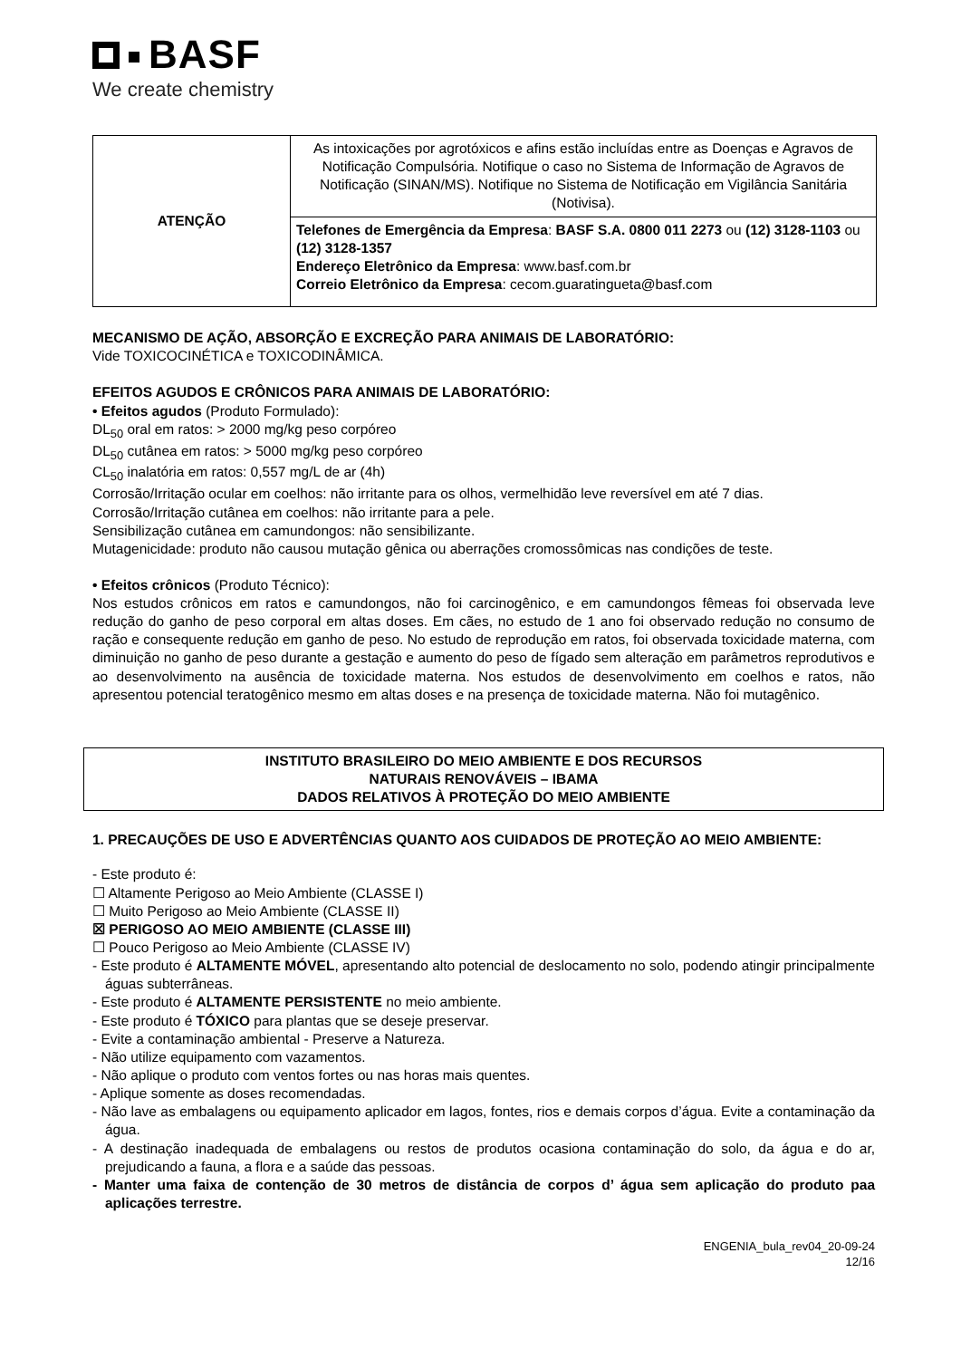BASF
We create chemistry
| ATENÇÃO | As intoxicações por agrotóxicos e afins estão incluídas entre as Doenças e Agravos de Notificação Compulsória. Notifique o caso no Sistema de Informação de Agravos de Notificação (SINAN/MS). Notifique no Sistema de Notificação em Vigilância Sanitária (Notivisa). |
| | Telefones de Emergência da Empresa : BASF S.A. 0800 011 2273 ou (12) 3128-1103 ou (12) 3128-1357 Endereço Eletrônico da Empresa : www.basf.com.br Correio Eletrônico da Empresa : cecom.guaratingueta@basf.com |
MECANISMO DE AÇÃO, ABSORÇÃO E EXCREÇÃO PARA ANIMAIS DE LABORATÓRIO:
Vide TOXICOCINÉTICA e TOXICODINÂMICA.
EFEITOS AGUDOS E CRÔNICOS PARA ANIMAIS DE LABORATÓRIO:
• Efeitos agudos (Produto Formulado):
DL<sub>50</sub> oral em ratos: > 2000 mg/kg peso corpóreo
DL<sub>50</sub> cutânea em ratos: > 5000 mg/kg peso corpóreo
CL<sub>50</sub> inalatória em ratos: 0,557 mg/L de ar (4h)
Corrosão/Irritação ocular em coelhos: não irritante para os olhos, vermelhidão leve reversível em até 7 dias.
Corrosão/Irritação cutânea em coelhos: não irritante para a pele.
Sensibilização cutânea em camundongos: não sensibilizante.
Mutagenicidade: produto não causou mutação gênica ou aberrações cromossômicas nas condições de teste.
• Efeitos crônicos (Produto Técnico):
Nos estudos crônicos em ratos e camundongos, não foi carcinogênico, e em camundongos fêmeas foi observada leve redução do ganho de peso corporal em altas doses. Em cães, no estudo de 1 ano foi observado redução no consumo de ração e consequente redução em ganho de peso. No estudo de reprodução em ratos, foi observada toxicidade materna, com diminuição no ganho de peso durante a gestação e aumento do peso de fígado sem alteração em parâmetros reprodutivos e ao desenvolvimento na ausência de toxicidade materna. Nos estudos de desenvolvimento em coelhos e ratos, não apresentou potencial teratogênico mesmo em altas doses e na presença de toxicidade materna. Não foi mutagênico.
INSTITUTO BRASILEIRO DO MEIO AMBIENTE E DOS RECURSOS
NATURAIS RENOVÁVEIS – IBAMA
DADOS RELATIVOS À PROTEÇÃO DO MEIO AMBIENTE
1. PRECAUÇÕES DE USO E ADVERTÊNCIAS QUANTO AOS CUIDADOS DE PROTEÇÃO AO MEIO AMBIENTE:
- Este produto é:
☐ Altamente Perigoso ao Meio Ambiente (CLASSE I)
☐ Muito Perigoso ao Meio Ambiente (CLASSE II)
☒ PERIGOSO AO MEIO AMBIENTE (CLASSE III)
☐ Pouco Perigoso ao Meio Ambiente (CLASSE IV)
- Este produto é ALTAMENTE MÓVEL, apresentando alto potencial de deslocamento no solo, podendo atingir principalmente águas subterrâneas.
- Este produto é ALTAMENTE PERSISTENTE no meio ambiente.
- Este produto é TÓXICO para plantas que se deseje preservar.
- Evite a contaminação ambiental - Preserve a Natureza.
- Não utilize equipamento com vazamentos.
- Não aplique o produto com ventos fortes ou nas horas mais quentes.
- Aplique somente as doses recomendadas.
- Não lave as embalagens ou equipamento aplicador em lagos, fontes, rios e demais corpos d’água. Evite a contaminação da água.
- A destinação inadequada de embalagens ou restos de produtos ocasiona contaminação do solo, da água e do ar, prejudicando a fauna, a flora e a saúde das pessoas.
- Manter uma faixa de contenção de 30 metros de distância de corpos d’ água sem aplicação do produto paa aplicações terrestre.
ENGENIA_bula_rev04_20-09-24
12/16